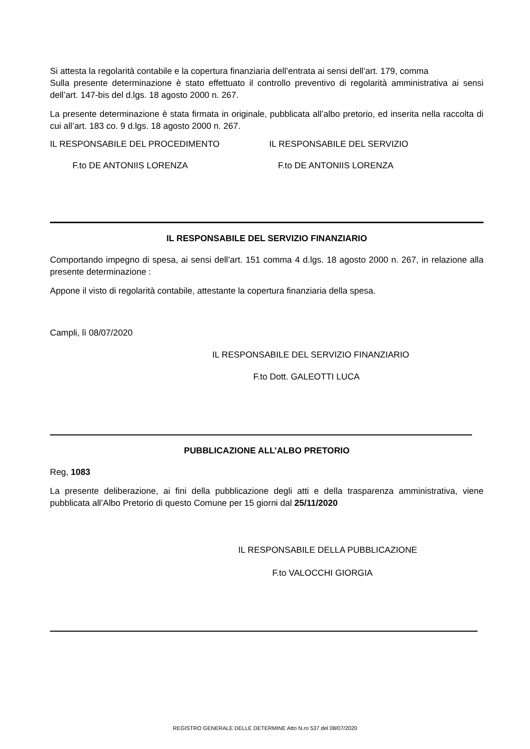Si attesta la regolarità contabile e la copertura finanziaria dell’entrata ai sensi dell’art. 179, comma
Sulla presente determinazione è stato effettuato il controllo preventivo di regolarità amministrativa ai sensi dell’art. 147-bis del d.lgs. 18 agosto 2000 n. 267.
La presente determinazione è stata firmata in originale, pubblicata all’albo pretorio, ed inserita nella raccolta di cui all’art. 183 co. 9 d.lgs. 18 agosto 2000 n. 267.
IL RESPONSABILE DEL PROCEDIMENTO
IL RESPONSABILE DEL SERVIZIO
F.to DE ANTONIIS LORENZA F.to DE ANTONIIS LORENZA
IL RESPONSABILE DEL SERVIZIO FINANZIARIO
Comportando impegno di spesa, ai sensi dell’art. 151 comma 4 d.lgs. 18 agosto 2000 n. 267, in relazione alla presente determinazione :
Appone il visto di regolarità contabile, attestante la copertura finanziaria della spesa.
Campli, lì 08/07/2020
IL RESPONSABILE DEL SERVIZIO FINANZIARIO
F.to Dott. GALEOTTI LUCA
PUBBLICAZIONE ALL’ALBO PRETORIO
Reg, 1083
La presente deliberazione, ai fini della pubblicazione degli atti e della trasparenza amministrativa, viene pubblicata all’Albo Pretorio di questo Comune per 15 giorni dal 25/11/2020
IL RESPONSABILE DELLA PUBBLICAZIONE
F.to VALOCCHI GIORGIA
REGISTRO GENERALE DELLE DETERMINE Atto N.ro 537 del 08/07/2020